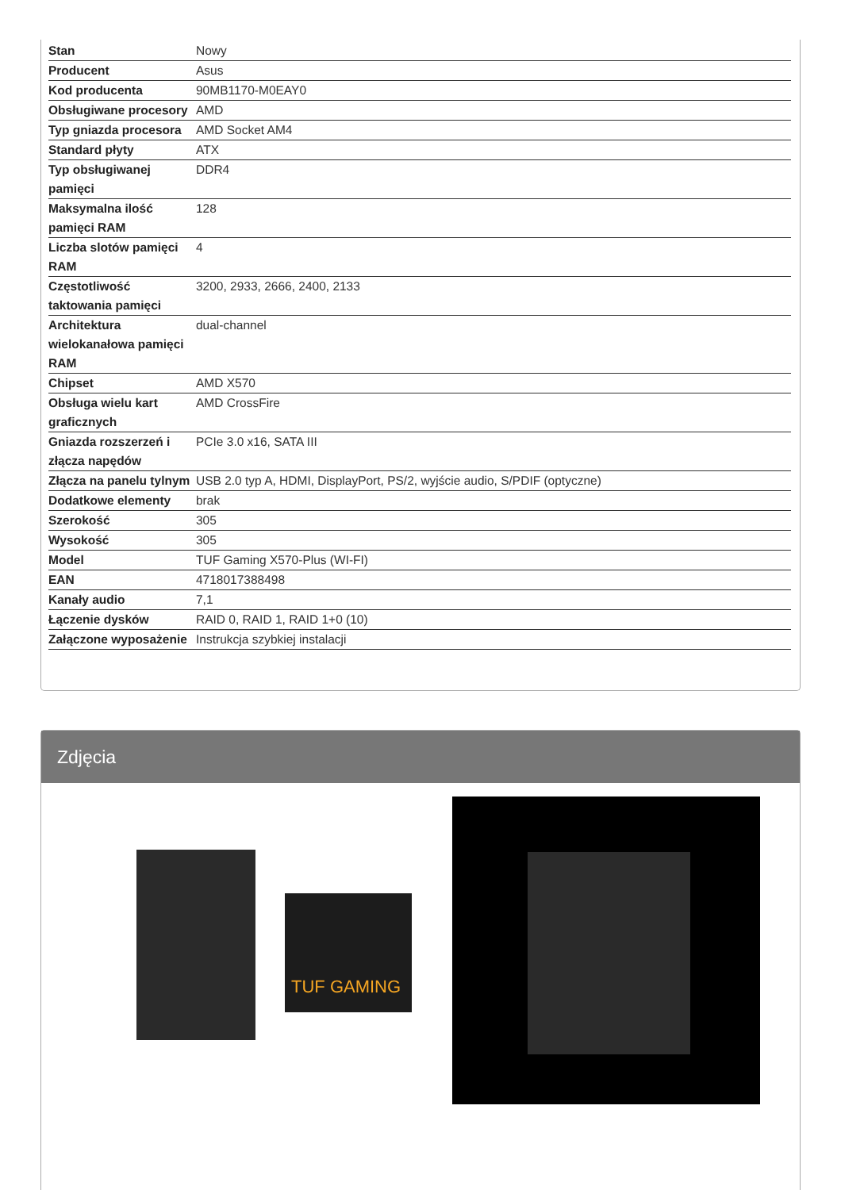| Stan | Nowy |
| Producent | Asus |
| Kod producenta | 90MB1170-M0EAY0 |
| Obsługiwane procesory | AMD |
| Typ gniazda procesora | AMD Socket AM4 |
| Standard płyty | ATX |
| Typ obsługiwanej pamięci | DDR4 |
| Maksymalna ilość pamięci RAM | 128 |
| Liczba slotów pamięci RAM | 4 |
| Częstotliwość taktowania pamięci | 3200, 2933, 2666, 2400, 2133 |
| Architektura wielokanałowa pamięci RAM | dual-channel |
| Chipset | AMD X570 |
| Obsługa wielu kart graficznych | AMD CrossFire |
| Gniazda rozszerzeń i złącza napędów | PCIe 3.0 x16, SATA III |
| Złącza na panelu tylnym | USB 2.0 typ A, HDMI, DisplayPort, PS/2, wyjście audio, S/PDIF (optyczne) |
| Dodatkowe elementy | brak |
| Szerokość | 305 |
| Wysokość | 305 |
| Model | TUF Gaming X570-Plus (WI-FI) |
| EAN | 4718017388498 |
| Kanały audio | 7,1 |
| Łączenie dysków | RAID 0, RAID 1, RAID 1+0 (10) |
| Załączone wyposażenie | Instrukcja szybkiej instalacji |
Zdjęcia
TUF GAMING